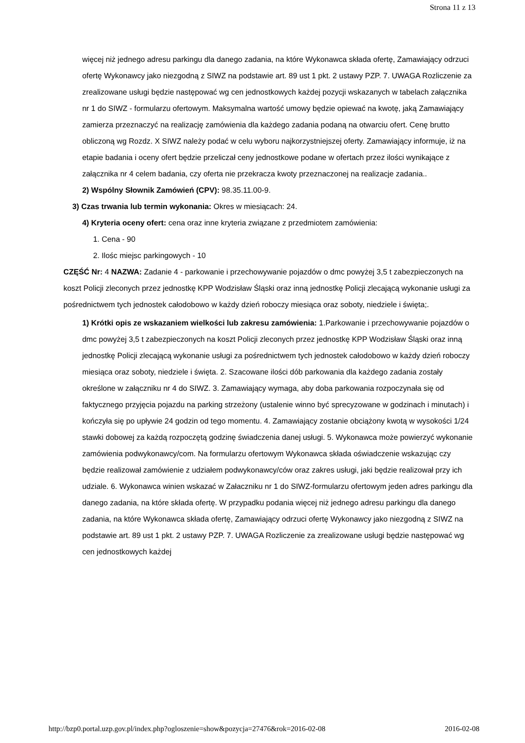Strona 11 z 13
więcej niż jednego adresu parkingu dla danego zadania, na które Wykonawca składa ofertę, Zamawiający odrzuci ofertę Wykonawcy jako niezgodną z SIWZ na podstawie art. 89 ust 1 pkt. 2 ustawy PZP. 7. UWAGA Rozliczenie za zrealizowane usługi będzie następować wg cen jednostkowych każdej pozycji wskazanych w tabelach załącznika nr 1 do SIWZ - formularzu ofertowym. Maksymalna wartość umowy będzie opiewać na kwotę, jaką Zamawiający zamierza przeznaczyć na realizację zamówienia dla każdego zadania podaną na otwarciu ofert. Cenę brutto obliczoną wg Rozdz. X SIWZ należy podać w celu wyboru najkorzystniejszej oferty. Zamawiający informuje, iż na etapie badania i oceny ofert będzie przeliczał ceny jednostkowe podane w ofertach przez ilości wynikające z załącznika nr 4 celem badania, czy oferta nie przekracza kwoty przeznaczonej na realizacje zadania..
2) Wspólny Słownik Zamówień (CPV): 98.35.11.00-9.
3) Czas trwania lub termin wykonania: Okres w miesiącach: 24.
4) Kryteria oceny ofert: cena oraz inne kryteria związane z przedmiotem zamówienia:
1. Cena - 90
2. Ilośc miejsc parkingowych - 10
CZĘŚĆ Nr: 4 NAZWA: Zadanie 4 - parkowanie i przechowywanie pojazdów o dmc powyżej 3,5 t zabezpieczonych na koszt Policji zleconych przez jednostkę KPP Wodzisław Śląski oraz inną jednostkę Policji zlecającą wykonanie usługi za pośrednictwem tych jednostek całodobowo w każdy dzień roboczy miesiąca oraz soboty, niedziele i święta;.
1) Krótki opis ze wskazaniem wielkości lub zakresu zamówienia: 1.Parkowanie i przechowywanie pojazdów o dmc powyżej 3,5 t zabezpieczonych na koszt Policji zleconych przez jednostkę KPP Wodzisław Śląski oraz inną jednostkę Policji zlecającą wykonanie usługi za pośrednictwem tych jednostek całodobowo w każdy dzień roboczy miesiąca oraz soboty, niedziele i święta. 2. Szacowane ilości dób parkowania dla każdego zadania zostały określone w załączniku nr 4 do SIWZ. 3. Zamawiający wymaga, aby doba parkowania rozpoczynała się od faktycznego przyjęcia pojazdu na parking strzeżony (ustalenie winno być sprecyzowane w godzinach i minutach) i kończyła się po upływie 24 godzin od tego momentu. 4. Zamawiający zostanie obciążony kwotą w wysokości 1/24 stawki dobowej za każdą rozpoczętą godzinę świadczenia danej usługi. 5. Wykonawca może powierzyć wykonanie zamówienia podwykonawcy/com. Na formularzu ofertowym Wykonawca składa oświadczenie wskazując czy będzie realizował zamówienie z udziałem podwykonawcy/ców oraz zakres usługi, jaki będzie realizował przy ich udziale. 6. Wykonawca winien wskazać w Załaczniku nr 1 do SIWZ-formularzu ofertowym jeden adres parkingu dla danego zadania, na które składa ofertę. W przypadku podania więcej niż jednego adresu parkingu dla danego zadania, na które Wykonawca składa ofertę, Zamawiający odrzuci ofertę Wykonawcy jako niezgodną z SIWZ na podstawie art. 89 ust 1 pkt. 2 ustawy PZP. 7. UWAGA Rozliczenie za zrealizowane usługi będzie następować wg cen jednostkowych każdej
http://bzp0.portal.uzp.gov.pl/index.php?ogloszenie=show&pozycja=27476&rok=2016-02-08 2016-02-08